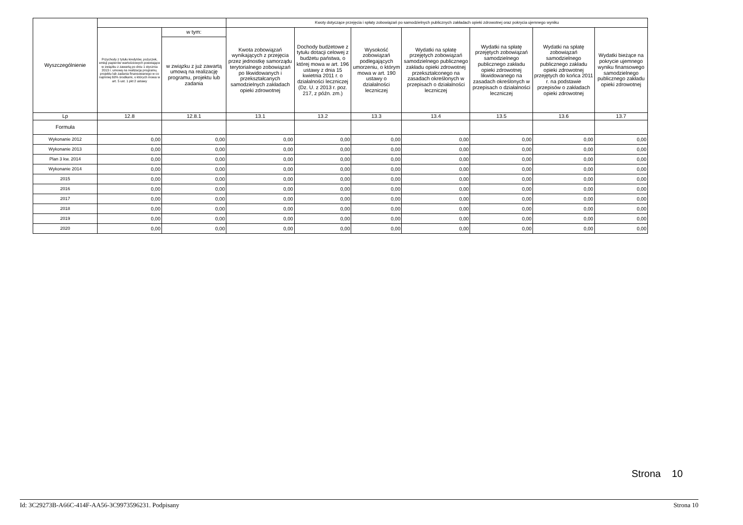| Wyszczególnienie | | | Kwoty dotyczące przejęcia i spłaty zobowiązań po samodzielnych publicznych zakładach opieki zdrowotnej oraz pokrycia ujemnego wyniku | | | | | | |
| --- | --- | --- | --- | --- | --- | --- | --- | --- | --- |
| | Przychody z tytułu kredytów, pożyczek, emisji papierów wartościowych powstające w związku z zawartą po dniu 1 stycznia 2013 r. umową na realizację programu, projektu lub zadania finansowanego w co najmniej 60% środkami, o których mowa w art. 5 ust. 1 pkt 2 ustawy | w tym: | Kwota zobowiązań wynikających z przejęcia przez jednostkę samorządu terytorialnego zobowiązań po likwidowanych i przekształcanych samodzielnych zakładach opieki zdrowotnej | Dochody budżetowe z tytułu dotacji celowej z budżetu państwa, o której mowa w art. 196 ustawy z dnia 15 kwietnia 2011 r. o działalności leczniczej (Dz. U. z 2013 r. poz. 217, z późn. zm.) | Wysokość zobowiązań podlegających umorzeniu, o którym mowa w art. 190 ustawy o działalności leczniczej | Wydatki na spłatę przejętych zobowiązań samodzielnego publicznego zakładu opieki zdrowotnej przekształconego na zasadach określonych w przepisach o działalności leczniczej | Wydatki na spłatę przejętych zobowiązań samodzielnego publicznego zakładu opieki zdrowotnej likwidowanego na zasadach określonych w przepisach o działalności leczniczej | Wydatki na spłatę zobowiązań samodzielnego publicznego zakładu opieki zdrowotnej przejętych do końca 2011 r. na podstawie przepisów o zakładach opieki zdrowotnej | Wydatki bieżące na pokrycie ujemnego wyniku finansowego samodzielnego publicznego zakładu opieki zdrowotnej |
| | | w związku z już zawartą umową na realizację programu, projektu lub zadania | | | | | | | |
| Lp | 12.8 | 12.8.1 | 13.1 | 13.2 | 13.3 | 13.4 | 13.5 | 13.6 | 13.7 |
| Formuła | | | | | | | | | |
| Wykonanie 2012 | 0,00 | 0,00 | 0,00 | 0,00 | 0,00 | 0,00 | 0,00 | 0,00 | 0,00 |
| Wykonanie 2013 | 0,00 | 0,00 | 0,00 | 0,00 | 0,00 | 0,00 | 0,00 | 0,00 | 0,00 |
| Plan 3 kw. 2014 | 0,00 | 0,00 | 0,00 | 0,00 | 0,00 | 0,00 | 0,00 | 0,00 | 0,00 |
| Wykonanie 2014 | 0,00 | 0,00 | 0,00 | 0,00 | 0,00 | 0,00 | 0,00 | 0,00 | 0,00 |
| 2015 | 0,00 | 0,00 | 0,00 | 0,00 | 0,00 | 0,00 | 0,00 | 0,00 | 0,00 |
| 2016 | 0,00 | 0,00 | 0,00 | 0,00 | 0,00 | 0,00 | 0,00 | 0,00 | 0,00 |
| 2017 | 0,00 | 0,00 | 0,00 | 0,00 | 0,00 | 0,00 | 0,00 | 0,00 | 0,00 |
| 2018 | 0,00 | 0,00 | 0,00 | 0,00 | 0,00 | 0,00 | 0,00 | 0,00 | 0,00 |
| 2019 | 0,00 | 0,00 | 0,00 | 0,00 | 0,00 | 0,00 | 0,00 | 0,00 | 0,00 |
| 2020 | 0,00 | 0,00 | 0,00 | 0,00 | 0,00 | 0,00 | 0,00 | 0,00 | 0,00 |
Strona 10
Id: 3C29273B-A66C-414F-AA56-3C9973596231. Podpisany Strona 10